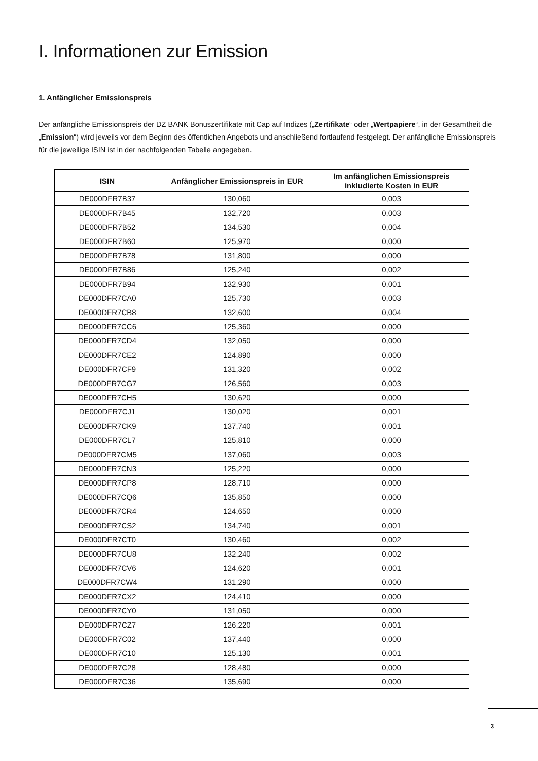I. Informationen zur Emission
1. Anfänglicher Emissionspreis
Der anfängliche Emissionspreis der DZ BANK Bonuszertifikate mit Cap auf Indizes („Zertifikate“ oder „Wertpapiere“, in der Gesamtheit die „Emission“) wird jeweils vor dem Beginn des öffentlichen Angebots und anschließend fortlaufend festgelegt. Der anfängliche Emissionspreis für die jeweilige ISIN ist in der nachfolgenden Tabelle angegeben.
| ISIN | Anfänglicher Emissionspreis in EUR | Im anfänglichen Emissionspreis inkludierte Kosten in EUR |
| --- | --- | --- |
| DE000DFR7B37 | 130,060 | 0,003 |
| DE000DFR7B45 | 132,720 | 0,003 |
| DE000DFR7B52 | 134,530 | 0,004 |
| DE000DFR7B60 | 125,970 | 0,000 |
| DE000DFR7B78 | 131,800 | 0,000 |
| DE000DFR7B86 | 125,240 | 0,002 |
| DE000DFR7B94 | 132,930 | 0,001 |
| DE000DFR7CA0 | 125,730 | 0,003 |
| DE000DFR7CB8 | 132,600 | 0,004 |
| DE000DFR7CC6 | 125,360 | 0,000 |
| DE000DFR7CD4 | 132,050 | 0,000 |
| DE000DFR7CE2 | 124,890 | 0,000 |
| DE000DFR7CF9 | 131,320 | 0,002 |
| DE000DFR7CG7 | 126,560 | 0,003 |
| DE000DFR7CH5 | 130,620 | 0,000 |
| DE000DFR7CJ1 | 130,020 | 0,001 |
| DE000DFR7CK9 | 137,740 | 0,001 |
| DE000DFR7CL7 | 125,810 | 0,000 |
| DE000DFR7CM5 | 137,060 | 0,003 |
| DE000DFR7CN3 | 125,220 | 0,000 |
| DE000DFR7CP8 | 128,710 | 0,000 |
| DE000DFR7CQ6 | 135,850 | 0,000 |
| DE000DFR7CR4 | 124,650 | 0,000 |
| DE000DFR7CS2 | 134,740 | 0,001 |
| DE000DFR7CT0 | 130,460 | 0,002 |
| DE000DFR7CU8 | 132,240 | 0,002 |
| DE000DFR7CV6 | 124,620 | 0,001 |
| DE000DFR7CW4 | 131,290 | 0,000 |
| DE000DFR7CX2 | 124,410 | 0,000 |
| DE000DFR7CY0 | 131,050 | 0,000 |
| DE000DFR7CZ7 | 126,220 | 0,001 |
| DE000DFR7C02 | 137,440 | 0,000 |
| DE000DFR7C10 | 125,130 | 0,001 |
| DE000DFR7C28 | 128,480 | 0,000 |
| DE000DFR7C36 | 135,690 | 0,000 |
3